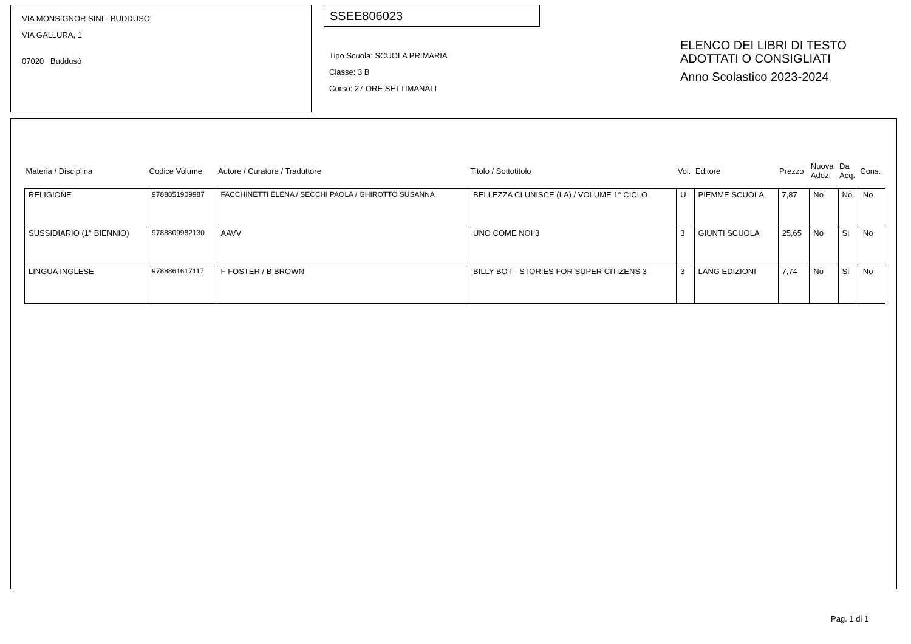VIA MONSIGNOR SINI - BUDDUSO'
VIA GALLURA, 1
07020 Buddusò
SSEE806023
Tipo Scuola: SCUOLA PRIMARIA
Classe: 3 B
Corso: 27 ORE SETTIMANALI
ELENCO DEI LIBRI DI TESTO
ADOTTATI O CONSIGLIATI
Anno Scolastico 2023-2024
| Materia / Disciplina | Codice Volume | Autore / Curatore / Traduttore | Titolo / Sottotitolo | Vol. | Editore | Prezzo | Nuova Adoz. | Da Acq. | Cons. |
| --- | --- | --- | --- | --- | --- | --- | --- | --- | --- |
| RELIGIONE | 9788851909987 | FACCHINETTI ELENA / SECCHI PAOLA / GHIROTTO SUSANNA | BELLEZZA CI UNISCE (LA) / VOLUME 1° CICLO | U | PIEMME SCUOLA | 7,87 | No | No | No |
| SUSSIDIARIO (1° BIENNIO) | 9788809982130 | AAVV | UNO COME NOI 3 | 3 | GIUNTI SCUOLA | 25,65 | No | Si | No |
| LINGUA INGLESE | 9788861617117 | F FOSTER / B BROWN | BILLY BOT - STORIES FOR SUPER CITIZENS 3 | 3 | LANG EDIZIONI | 7,74 | No | Si | No |
Pag. 1 di 1